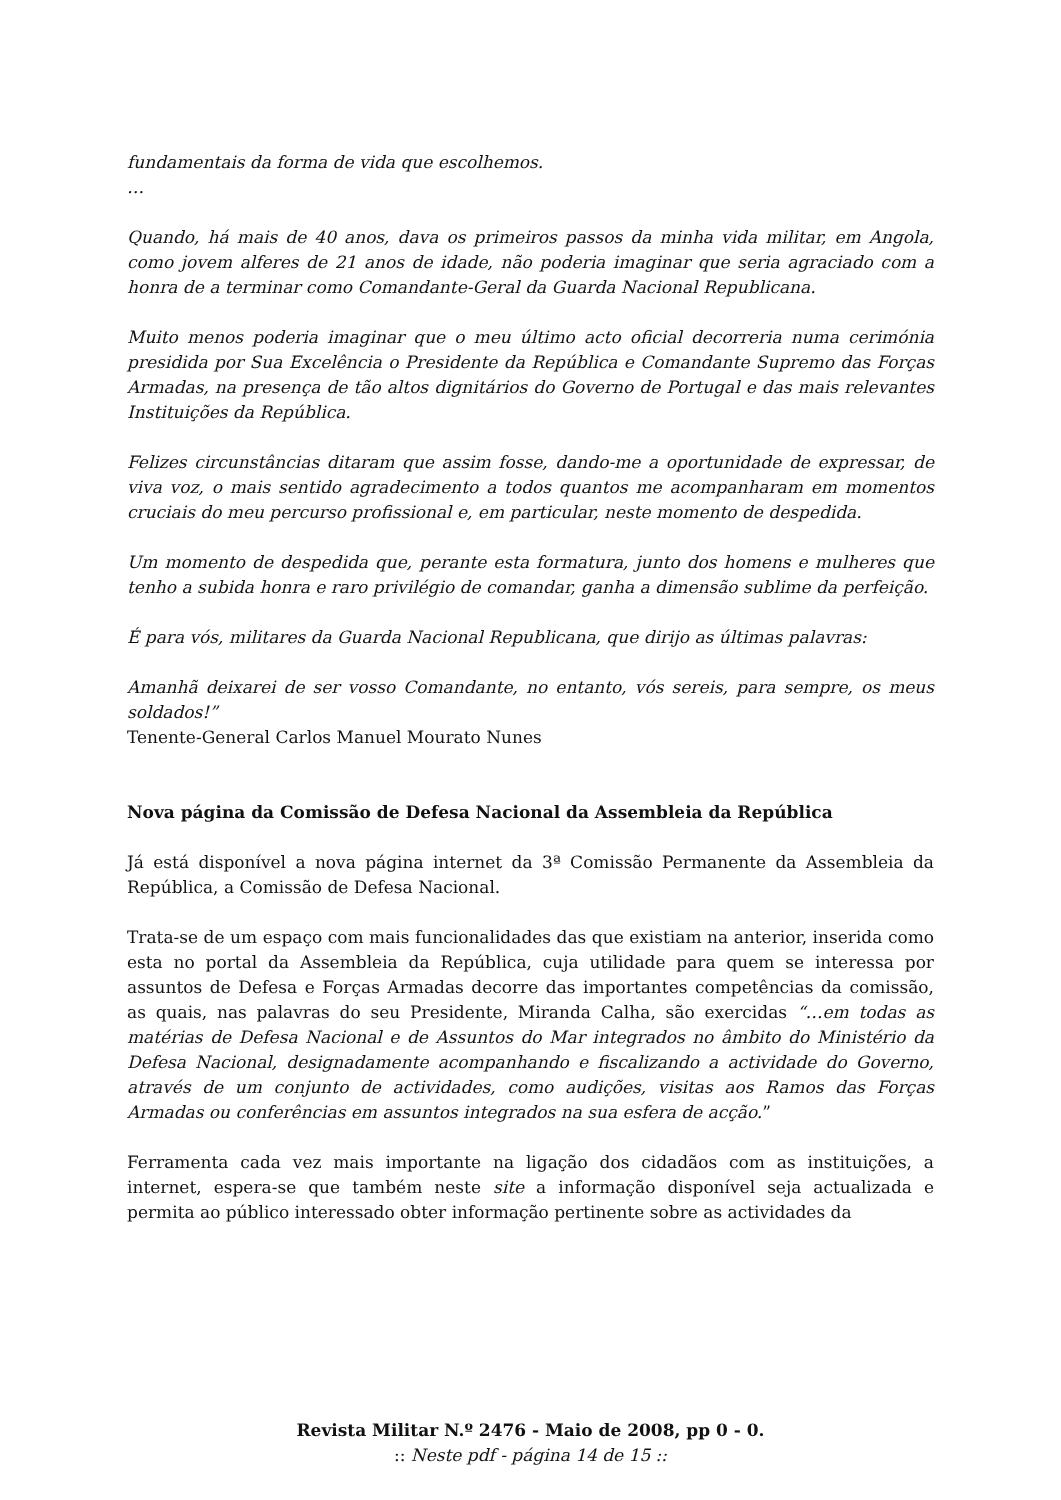fundamentais da forma de vida que escolhemos.
…
Quando, há mais de 40 anos, dava os primeiros passos da minha vida militar, em Angola, como jovem alferes de 21 anos de idade, não poderia imaginar que seria agraciado com a honra de a terminar como Comandante-Geral da Guarda Nacional Republicana.
Muito menos poderia imaginar que o meu último acto oficial decorreria numa cerimónia presidida por Sua Excelência o Presidente da República e Comandante Supremo das Forças Armadas, na presença de tão altos dignitários do Governo de Portugal e das mais relevantes Instituições da República.
Felizes circunstâncias ditaram que assim fosse, dando-me a oportunidade de expressar, de viva voz, o mais sentido agradecimento a todos quantos me acompanharam em momentos cruciais do meu percurso profissional e, em particular, neste momento de despedida.
Um momento de despedida que, perante esta formatura, junto dos homens e mulheres que tenho a subida honra e raro privilégio de comandar, ganha a dimensão sublime da perfeição.
É para vós, militares da Guarda Nacional Republicana, que dirijo as últimas palavras:
Amanhã deixarei de ser vosso Comandante, no entanto, vós sereis, para sempre, os meus soldados!”
Tenente-General Carlos Manuel Mourato Nunes
Nova página da Comissão de Defesa Nacional da Assembleia da República
Já está disponível a nova página internet da 3ª Comissão Permanente da Assembleia da República, a Comissão de Defesa Nacional.
Trata-se de um espaço com mais funcionalidades das que existiam na anterior, inserida como esta no portal da Assembleia da República, cuja utilidade para quem se interessa por assuntos de Defesa e Forças Armadas decorre das importantes competências da comissão, as quais, nas palavras do seu Presidente, Miranda Calha, são exercidas “…em todas as matérias de Defesa Nacional e de Assuntos do Mar integrados no âmbito do Ministério da Defesa Nacional, designadamente acompanhando e fiscalizando a actividade do Governo, através de um conjunto de actividades, como audições, visitas aos Ramos das Forças Armadas ou conferências em assuntos integrados na sua esfera de acção.”
Ferramenta cada vez mais importante na ligação dos cidadãos com as instituições, a internet, espera-se que também neste site a informação disponível seja actualizada e permita ao público interessado obter informação pertinente sobre as actividades da
Revista Militar N.º 2476 - Maio de 2008, pp 0 - 0.
:: Neste pdf - página 14 de 15 ::